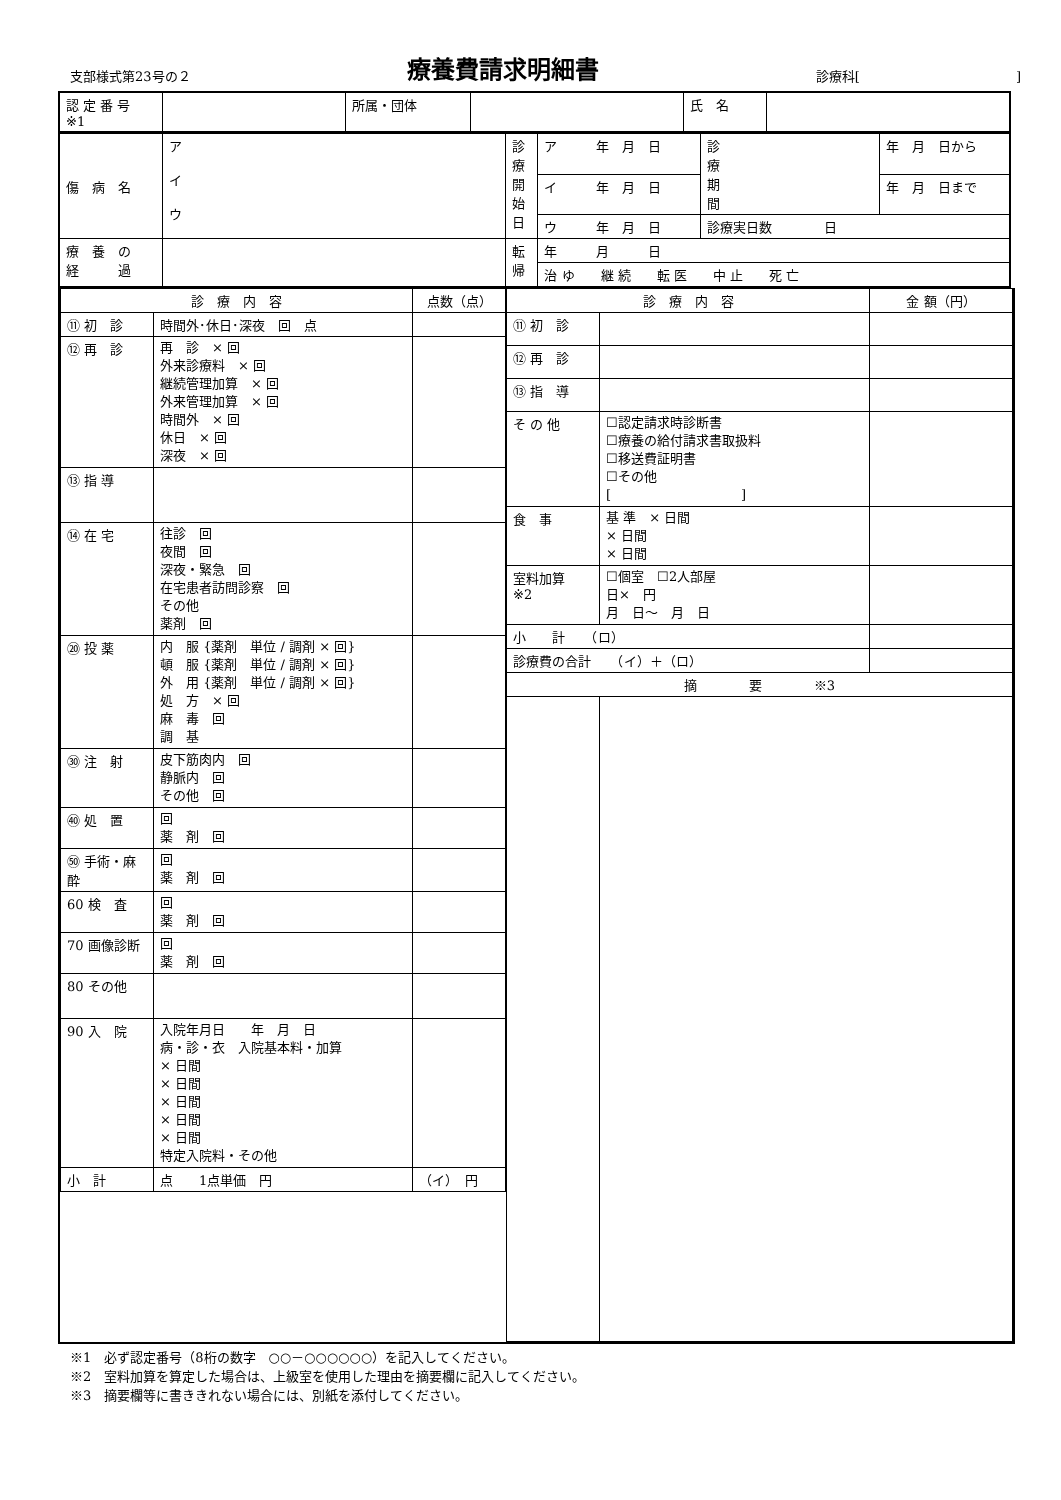支部様式第23号の２ 療養費請求明細書 診療科[　　　　　　　　　　　　]
| 認 定 番 号 ※1 | | 所属・団体 | | 氏 名 | |
| 傷 病 名 | ア イ ウ | 診 療 開 始 日 | ア 年 月 日 | 診 療 期 間 | 年 月 日から |
| | | | イ 年 月 日 | | 年 月 日まで |
| | | | ウ 年 月 日 | 診療実日数 日 | |
| 療 養 の 経 過 | | 転 帰 | 年 月 日 | | |
| | | | 治 ゆ 継 続 転 医 中 止 死 亡 | | |
| 診 療 内 容 | | 点数（点） |
| --- | --- | --- |
| ⑪ 初 診 | 時間外･休日･深夜 回 点 | |
| ⑫ 再 診 | 再 診 × 回 外来診療料 × 回 継続管理加算 × 回 外来管理加算 × 回 時間外 × 回 休日 × 回 深夜 × 回 | |
| ⑬ 指 導 | | |
| ⑭ 在 宅 | 往診 回 夜間 回 深夜・緊急 回 在宅患者訪問診察 回 その他 薬剤 回 | |
| ⑳ 投 薬 | 内 服 {薬剤 単位 / 調剤 × 回} 頓 服 {薬剤 単位 / 調剤 × 回} 外 用 {薬剤 単位 / 調剤 × 回} 処 方 × 回 麻 毒 回 調 基 | |
| ㉚ 注 射 | 皮下筋肉内 回 静脈内 回 その他 回 | |
| ㊵ 処 置 | 回 薬 剤 回 | |
| ㊿ 手術・麻酔 | 回 薬 剤 回 | |
| 60 検 査 | 回 薬 剤 回 | |
| 70 画像診断 | 回 薬 剤 回 | |
| 80 その他 | | |
| 90 入 院 | 入院年月日 年 月 日 病・診・衣 入院基本料・加算 × 日間 × 日間 × 日間 × 日間 × 日間 特定入院料・その他 | |
| 小 計 | 点 1点単価 円 | （イ） 円 |
| 診 療 内 容 | | 金 額（円） |
| --- | --- | --- |
| ⑪ 初 診 | | |
| ⑫ 再 診 | | |
| ⑬ 指 導 | | |
| そ の 他 | ☐認定請求時診断書 ☐療養の給付請求書取扱料 ☐移送費証明書 ☐その他 [ ] | |
| 食 事 | 基 準 × 日間 × 日間 × 日間 | |
| 室料加算 ※2 | ☐個室 ☐2人部屋 日× 円 月 日～ 月 日 | |
| 小 計 （ロ） | | |
| 診療費の合計 （イ）＋（ロ） | | |
| 摘 要 ※3 | | |
※1　必ず認定番号（8桁の数字　○○－○○○○○○）を記入してください。
※2　室料加算を算定した場合は、上級室を使用した理由を摘要欄に記入してください。
※3　摘要欄等に書ききれない場合には、別紙を添付してください。